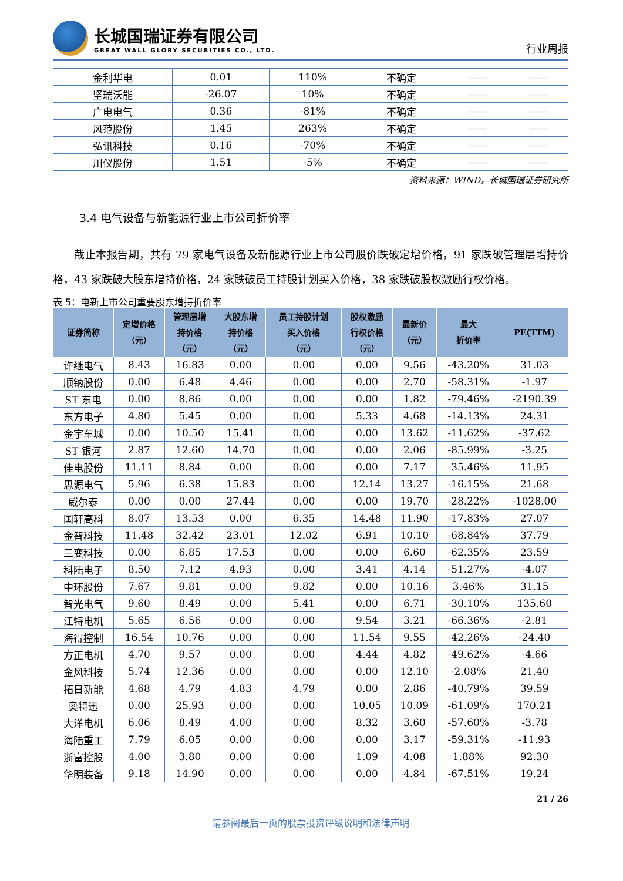长城国瑞证券有限公司
GREAT WALL GLORY SECURITIES CO., LTD.
行业周报
| 金利华电 | 0.01 | 110% | 不确定 | —— | —— |
| 坚瑞沃能 | -26.07 | 10% | 不确定 | —— | —— |
| 广电电气 | 0.36 | -81% | 不确定 | —— | —— |
| 风范股份 | 1.45 | 263% | 不确定 | —— | —— |
| 弘讯科技 | 0.16 | -70% | 不确定 | —— | —— |
| 川仪股份 | 1.51 | -5% | 不确定 | —— | —— |
资料来源：WIND，长城国瑞证券研究所
3.4 电气设备与新能源行业上市公司折价率
截止本报告期，共有 79 家电气设备及新能源行业上市公司股价跌破定增价格，91 家跌破管理层增持价格，43 家跌破大股东增持价格，24 家跌破员工持股计划买入价格，38 家跌破股权激励行权价格。
表 5：电新上市公司重要股东增持折价率
| 证券简称 | 定增价格 （元） | 管理层增 持价格 （元） | 大股东增 持价格 （元） | 员工持股计划 买入价格 （元） | 股权激励 行权价格 （元） | 最新价 （元） | 最大 折价率 | PE(TTM) |
| --- | --- | --- | --- | --- | --- | --- | --- | --- |
| 许继电气 | 8.43 | 16.83 | 0.00 | 0.00 | 0.00 | 9.56 | -43.20% | 31.03 |
| 顺钠股份 | 0.00 | 6.48 | 4.46 | 0.00 | 0.00 | 2.70 | -58.31% | -1.97 |
| ST 东电 | 0.00 | 8.86 | 0.00 | 0.00 | 0.00 | 1.82 | -79.46% | -2190.39 |
| 东方电子 | 4.80 | 5.45 | 0.00 | 0.00 | 5.33 | 4.68 | -14.13% | 24.31 |
| 金宇车城 | 0.00 | 10.50 | 15.41 | 0.00 | 0.00 | 13.62 | -11.62% | -37.62 |
| ST 银河 | 2.87 | 12.60 | 14.70 | 0.00 | 0.00 | 2.06 | -85.99% | -3.25 |
| 佳电股份 | 11.11 | 8.84 | 0.00 | 0.00 | 0.00 | 7.17 | -35.46% | 11.95 |
| 思源电气 | 5.96 | 6.38 | 15.83 | 0.00 | 12.14 | 13.27 | -16.15% | 21.68 |
| 威尔泰 | 0.00 | 0.00 | 27.44 | 0.00 | 0.00 | 19.70 | -28.22% | -1028.00 |
| 国轩高科 | 8.07 | 13.53 | 0.00 | 6.35 | 14.48 | 11.90 | -17.83% | 27.07 |
| 金智科技 | 11.48 | 32.42 | 23.01 | 12.02 | 6.91 | 10.10 | -68.84% | 37.79 |
| 三变科技 | 0.00 | 6.85 | 17.53 | 0.00 | 0.00 | 6.60 | -62.35% | 23.59 |
| 科陆电子 | 8.50 | 7.12 | 4.93 | 0.00 | 3.41 | 4.14 | -51.27% | -4.07 |
| 中环股份 | 7.67 | 9.81 | 0.00 | 9.82 | 0.00 | 10.16 | 3.46% | 31.15 |
| 智光电气 | 9.60 | 8.49 | 0.00 | 5.41 | 0.00 | 6.71 | -30.10% | 135.60 |
| 江特电机 | 5.65 | 6.56 | 0.00 | 0.00 | 9.54 | 3.21 | -66.36% | -2.81 |
| 海得控制 | 16.54 | 10.76 | 0.00 | 0.00 | 11.54 | 9.55 | -42.26% | -24.40 |
| 方正电机 | 4.70 | 9.57 | 0.00 | 0.00 | 4.44 | 4.82 | -49.62% | -4.66 |
| 金风科技 | 5.74 | 12.36 | 0.00 | 0.00 | 0.00 | 12.10 | -2.08% | 21.40 |
| 拓日新能 | 4.68 | 4.79 | 4.83 | 4.79 | 0.00 | 2.86 | -40.79% | 39.59 |
| 奥特迅 | 0.00 | 25.93 | 0.00 | 0.00 | 10.05 | 10.09 | -61.09% | 170.21 |
| 大洋电机 | 6.06 | 8.49 | 4.00 | 0.00 | 8.32 | 3.60 | -57.60% | -3.78 |
| 海陆重工 | 7.79 | 6.05 | 0.00 | 0.00 | 0.00 | 3.17 | -59.31% | -11.93 |
| 浙富控股 | 4.00 | 3.80 | 0.00 | 0.00 | 1.09 | 4.08 | 1.88% | 92.30 |
| 华明装备 | 9.18 | 14.90 | 0.00 | 0.00 | 0.00 | 4.84 | -67.51% | 19.24 |
21 / 26
请参阅最后一页的股票投资评级说明和法律声明